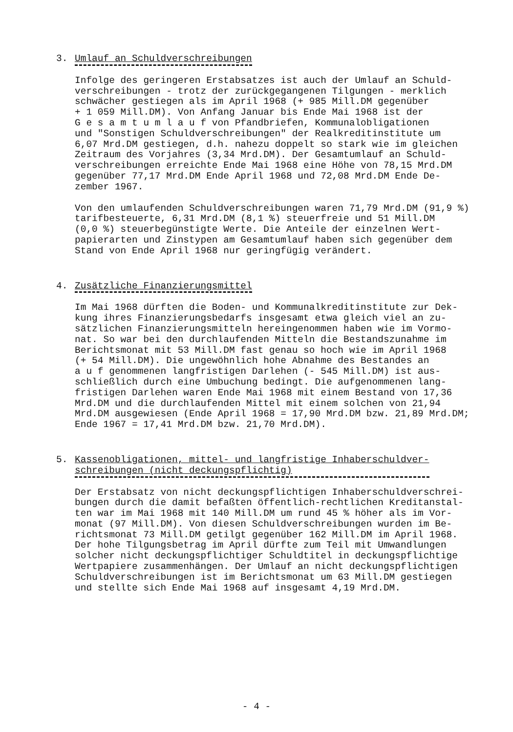3. Umlauf an Schuldverschreibungen
Infolge des geringeren Erstabsatzes ist auch der Umlauf an Schuld- verschreibungen - trotz der zurückgegangenen Tilgungen - merklich schwächer gestiegen als im April 1968 (+ 985 Mill.DM gegenüber + 1 059 Mill.DM). Von Anfang Januar bis Ende Mai 1968 ist der G e s a m t u m l a u f von Pfandbriefen, Kommunalobligationen und "Sonstigen Schuldverschreibungen" der Realkreditinstitute um 6,07 Mrd.DM gestiegen, d.h. nahezu doppelt so stark wie im gleichen Zeitraum des Vorjahres (3,34 Mrd.DM). Der Gesamtumlauf an Schuld- verschreibungen erreichte Ende Mai 1968 eine Höhe von 78,15 Mrd.DM gegenüber 77,17 Mrd.DM Ende April 1968 und 72,08 Mrd.DM Ende De- zember 1967.
Von den umlaufenden Schuldverschreibungen waren 71,79 Mrd.DM (91,9 %) tarifbesteuerte, 6,31 Mrd.DM (8,1 %) steuerfreie und 51 Mill.DM (0,0 %) steuerbegünstigte Werte. Die Anteile der einzelnen Wert- papierarten und Zinstypen am Gesamtumlauf haben sich gegenüber dem Stand von Ende April 1968 nur geringfügig verändert.
4. Zusätzliche Finanzierungsmittel
Im Mai 1968 dürften die Boden- und Kommunalkreditinstitute zur Dek- kung ihres Finanzierungsbedarfs insgesamt etwa gleich viel an zu- sätzlichen Finanzierungsmitteln hereingenommen haben wie im Vormo- nat. So war bei den durchlaufenden Mitteln die Bestandszunahme im Berichtsmonat mit 53 Mill.DM fast genau so hoch wie im April 1968 (+ 54 Mill.DM). Die ungewöhnlich hohe Abnahme des Bestandes an a u f genommenen langfristigen Darlehen (- 545 Mill.DM) ist aus- schließlich durch eine Umbuchung bedingt. Die aufgenommenen lang- fristigen Darlehen waren Ende Mai 1968 mit einem Bestand von 17,36 Mrd.DM und die durchlaufenden Mittel mit einem solchen von 21,94 Mrd.DM ausgewiesen (Ende April 1968 = 17,90 Mrd.DM bzw. 21,89 Mrd.DM; Ende 1967 = 17,41 Mrd.DM bzw. 21,70 Mrd.DM).
5. Kassenobligationen, mittel- und langfristige Inhaberschuldver-
schreibungen (nicht deckungspflichtig)
Der Erstabsatz von nicht deckungspflichtigen Inhaberschuldverschrei- bungen durch die damit befaßten öffentlich-rechtlichen Kreditanstal- ten war im Mai 1968 mit 140 Mill.DM um rund 45 % höher als im Vor- monat (97 Mill.DM). Von diesen Schuldverschreibungen wurden im Be- richtsmonat 73 Mill.DM getilgt gegenüber 162 Mill.DM im April 1968. Der hohe Tilgungsbetrag im April dürfte zum Teil mit Umwandlungen solcher nicht deckungspflichtiger Schuldtitel in deckungspflichtige Wertpapiere zusammenhängen. Der Umlauf an nicht deckungspflichtigen Schuldverschreibungen ist im Berichtsmonat um 63 Mill.DM gestiegen und stellte sich Ende Mai 1968 auf insgesamt 4,19 Mrd.DM.
- 4 -